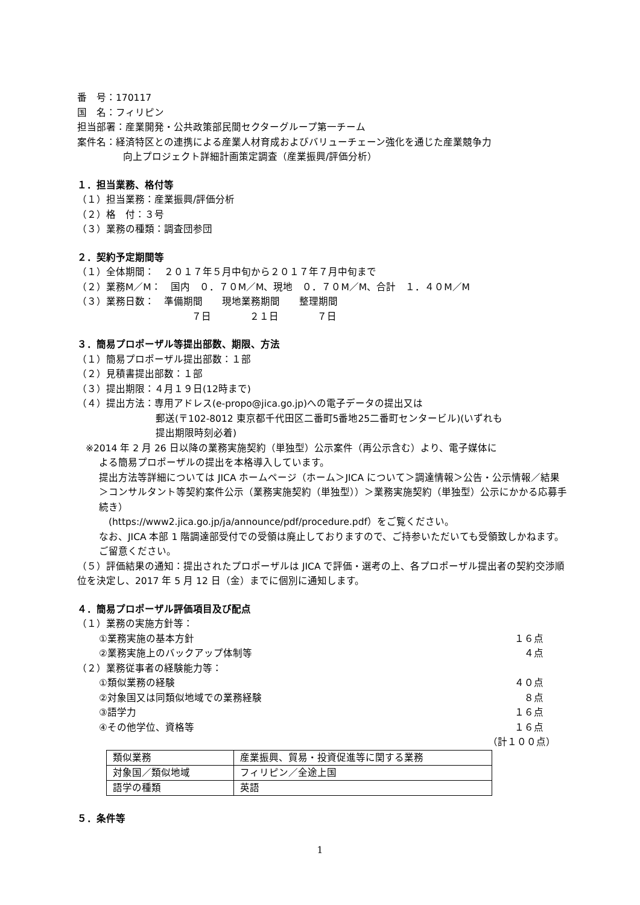番　号：170117
国　名：フィリピン
担当部署：産業開発・公共政策部民間セクターグループ第一チーム
案件名：経済特区との連携による産業人材育成およびバリューチェーン強化を通じた産業競争力
向上プロジェクト詳細計画策定調査（産業振興/評価分析）
１．担当業務、格付等
（１）担当業務：産業振興/評価分析
（２）格　付：３号
（３）業務の種類：調査団参団
２．契約予定期間等
（１）全体期間：　２０１７年５月中旬から２０１７年７月中旬まで
（２）業務M／M：　国内　０．７０M／M、現地　０．７０M／M、合計　１．４０M／M
（３）業務日数：　準備期間　　現地業務期間　　整理期間
７日　　　　２１日　　　　７日
３．簡易プロポーザル等提出部数、期限、方法
（１）簡易プロポーザル提出部数：１部
（２）見積書提出部数：１部
（３）提出期限：４月１９日(12時まで)
（４）提出方法：専用アドレス(e-propo@jica.go.jp)への電子データの提出又は
郵送(〒102-8012 東京都千代田区二番町5番地25二番町センタービル)(いずれも
提出期限時刻必着)
※2014 年 2 月 26 日以降の業務実施契約（単独型）公示案件（再公示含む）より、電子媒体に
よる簡易プロポーザルの提出を本格導入しています。
提出方法等詳細については JICA ホームページ（ホーム＞JICA について＞調達情報＞公告・公示情報／結果＞コンサルタント等契約案件公示（業務実施契約（単独型））＞業務実施契約（単独型）公示にかかる応募手続き）
　(https://www2.jica.go.jp/ja/announce/pdf/procedure.pdf）をご覧ください。
なお、JICA 本部 1 階調達部受付での受領は廃止しておりますので、ご持参いただいても受領致しかねます。ご留意ください。
（５）評価結果の通知：提出されたプロポーザルは JICA で評価・選考の上、各プロポーザル提出者の契約交渉順位を決定し、2017 年 5 月 12 日（金）までに個別に通知します。
４．簡易プロポーザル評価項目及び配点
（１）業務の実施方針等：
①業務実施の基本方針 １６点
②業務実施上のバックアップ体制等 ４点
（２）業務従事者の経験能力等：
①類似業務の経験 ４０点
②対象国又は同類似地域での業務経験 ８点
③語学力 １６点
④その他学位、資格等 １６点
（計１００点）
| 類似業務 | 産業振興、貿易・投資促進等に関する業務 |
| 対象国／類似地域 | フィリピン／全途上国 |
| 語学の種類 | 英語 |
５．条件等
1